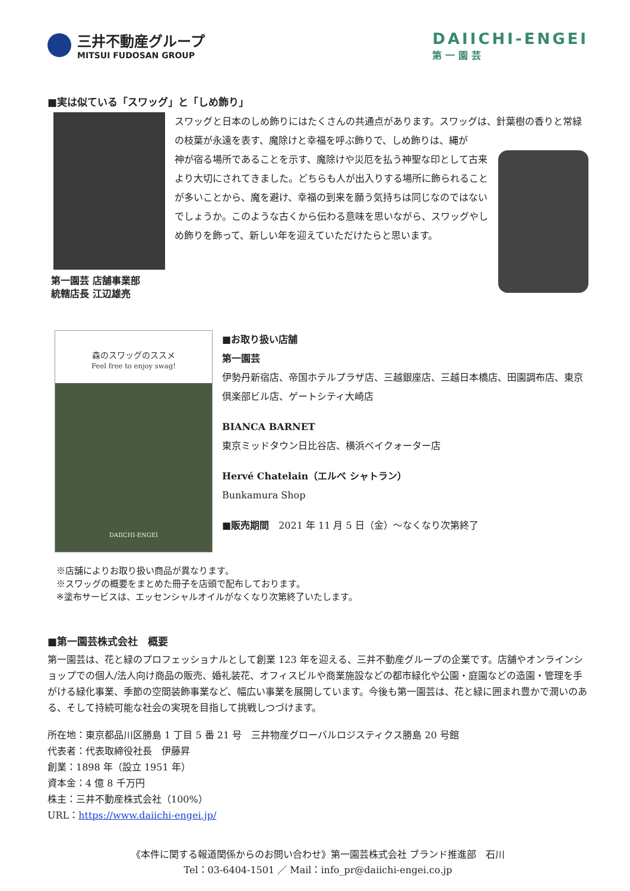三井不動産グループ
MITSUI FUDOSAN GROUP
DAIICHI-ENGEI
第一園芸
■実は似ている「スワッグ」と「しめ飾り」
第一園芸 店舗事業部
統轄店長 江辺雄亮
スワッグと日本のしめ飾りにはたくさんの共通点があります。スワッグは、針葉樹の香りと常緑の枝葉が永遠を表す、魔除けと幸福を呼ぶ飾りで、しめ飾りは、縄が
神が宿る場所であることを示す、魔除けや災厄を払う神聖な印として古来より大切にされてきました。どちらも人が出入りする場所に飾られることが多いことから、魔を避け、幸福の到来を願う気持ちは同じなのではないでしょうか。このような古くから伝わる意味を思いながら、スワッグやしめ飾りを飾って、新しい年を迎えていただけたらと思います。
森のスワッグのススメ
Feel free to enjoy swag!
DAIICHI-ENGEI
■お取り扱い店舗
第一園芸
伊勢丹新宿店、帝国ホテルプラザ店、三越銀座店、三越日本橋店、田園調布店、東京倶楽部ビル店、ゲートシティ大崎店
BIANCA BARNET
東京ミッドタウン日比谷店、横浜ベイクォーター店
Hervé Chatelain（エルベ シャトラン）
Bunkamura Shop
■販売期間　2021 年 11 月 5 日（金）～なくなり次第終了
※店舗によりお取り扱い商品が異なります。
※スワッグの概要をまとめた冊子を店頭で配布しております。
※塗布サービスは、エッセンシャルオイルがなくなり次第終了いたします。
■第一園芸株式会社　概要
第一園芸は、花と緑のプロフェッショナルとして創業 123 年を迎える、三井不動産グループの企業です。店舗やオンラインショップでの個人/法人向け商品の販売、婚礼装花、オフィスビルや商業施設などの都市緑化や公園・庭園などの造園・管理を手がける緑化事業、季節の空間装飾事業など、幅広い事業を展開しています。今後も第一園芸は、花と緑に囲まれ豊かで潤いのある、そして持続可能な社会の実現を目指して挑戦しつづけます。
所在地：東京都品川区勝島 1 丁目 5 番 21 号　三井物産グローバルロジスティクス勝島 20 号館
代表者：代表取締役社長　伊藤昇
創業：1898 年（設立 1951 年）
資本金：4 億 8 千万円
株主：三井不動産株式会社（100%）
URL：https://www.daiichi-engei.jp/
《本件に関する報道関係からのお問い合わせ》第一園芸株式会社 ブランド推進部　石川
Tel：03-6404-1501 ／ Mail：info_pr@daiichi-engei.co.jp